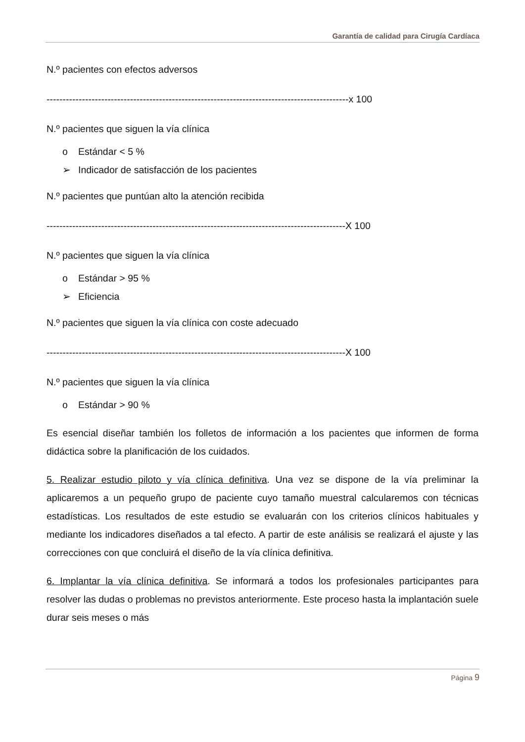Garantía de calidad para Cirugía Cardíaca
N.º pacientes con efectos adversos
----------------------------------------------------------------------------------------------x 100
N.º pacientes que siguen la vía clínica
o Estándar < 5 %
➢ Indicador de satisfacción de los pacientes
N.º pacientes que puntúan alto la atención recibida
---------------------------------------------------------------------------------------------X 100
N.º pacientes que siguen la vía clínica
o Estándar > 95 %
➢ Eficiencia
N.º pacientes que siguen la vía clínica con coste adecuado
---------------------------------------------------------------------------------------------X 100
N.º pacientes que siguen la vía clínica
o Estándar > 90 %
Es esencial diseñar también los folletos de información a los pacientes que informen de forma didáctica sobre la planificación de los cuidados.
5. Realizar estudio piloto y vía clínica definitiva. Una vez se dispone de la vía preliminar la aplicaremos a un pequeño grupo de paciente cuyo tamaño muestral calcularemos con técnicas estadísticas. Los resultados de este estudio se evaluarán con los criterios clínicos habituales y mediante los indicadores diseñados a tal efecto. A partir de este análisis se realizará el ajuste y las correcciones con que concluirá el diseño de la vía clínica definitiva.
6. Implantar la vía clínica definitiva. Se informará a todos los profesionales participantes para resolver las dudas o problemas no previstos anteriormente. Este proceso hasta la implantación suele durar seis meses o más
Página 9